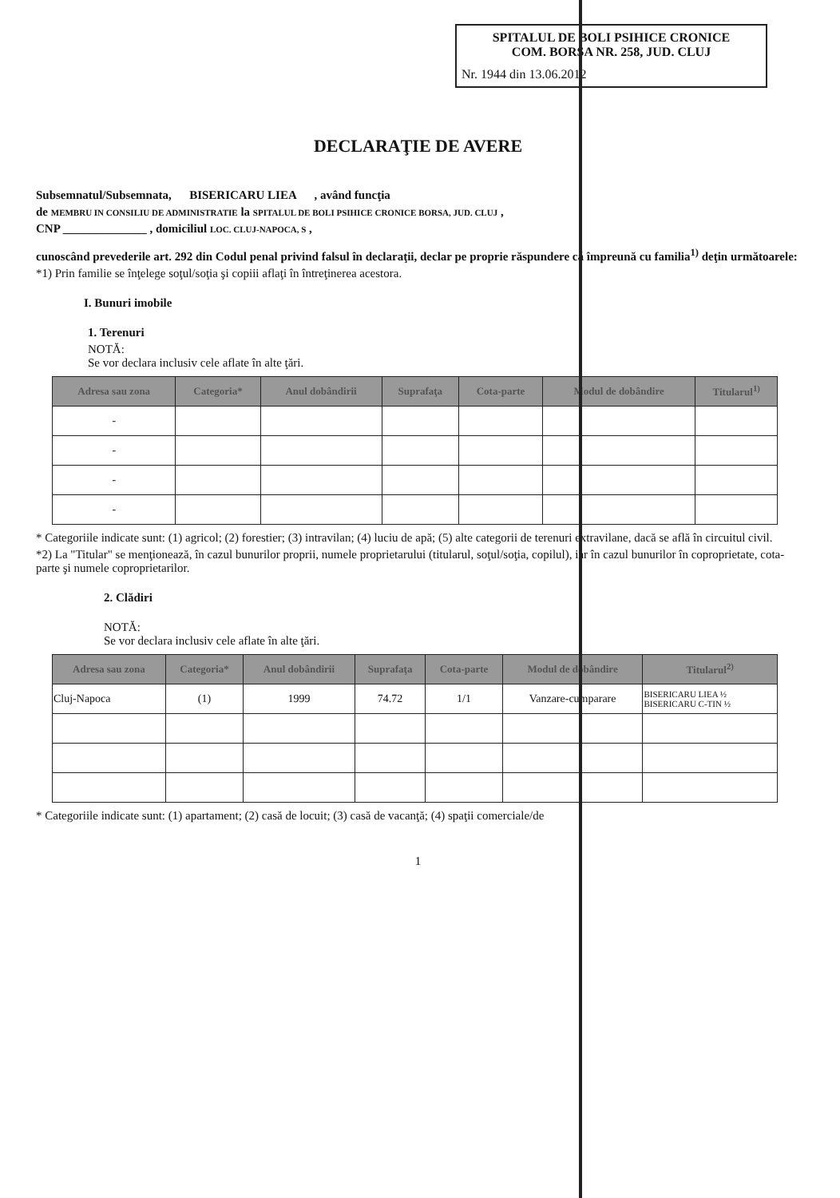SPITALUL DE BOLI PSIHICE CRONICE
COM. BORŞA NR. 258, JUD. CLUJ
Nr. 1944 din 13.06.2012
DECLARAŢIE DE AVERE
Subsemnatul/Subsemnata, BISERICARU LIEA , având funcţia
de MEMBRU IN CONSILIU DE ADMINISTRATIE la SPITALUL DE BOLI PSIHICE CRONICE BORSA, JUD. CLUJ ,
CNP ______________ , domiciliul LOC. CLUJ-NAPOCA, S ,
cunoscând prevederile art. 292 din Codul penal privind falsul în declaraţii, declar pe proprie răspundere că împreună cu familia<sup>1)</sup> deţin următoarele:
*1) Prin familie se înţelege soţul/soţia şi copiii aflaţi în întreţinerea acestora.
I. Bunuri imobile
1. Terenuri
NOTĂ:
Se vor declara inclusiv cele aflate în alte ţări.
| Adresa sau zona | Categoria* | Anul dobândirii | Suprafaţa | Cota-parte | Modul de dobândire | Titularul<sup>1)</sup> |
| --- | --- | --- | --- | --- | --- | --- |
| - | | | | | | |
| - | | | | | | |
| - | | | | | | |
| - | | | | | | |
* Categoriile indicate sunt: (1) agricol; (2) forestier; (3) intravilan; (4) luciu de apă; (5) alte categorii de terenuri extravilane, dacă se află în circuitul civil.
*2) La "Titular" se menţionează, în cazul bunurilor proprii, numele proprietarului (titularul, soţul/soţia, copilul), iar în cazul bunurilor în coproprietate, cota-parte şi numele coproprietarilor.
2. Clădiri
NOTĂ:
Se vor declara inclusiv cele aflate în alte ţări.
| Adresa sau zona | Categoria* | Anul dobândirii | Suprafaţa | Cota-parte | Modul de dobândire | Titularul<sup>2)</sup> |
| --- | --- | --- | --- | --- | --- | --- |
| Cluj-Napoca | (1) | 1999 | 74.72 | 1/1 | Vanzare-cumparare | BISERICARU LIEA ½ BISERICARU C-TIN ½ |
* Categoriile indicate sunt: (1) apartament; (2) casă de locuit; (3) casă de vacanţă; (4) spaţii comerciale/de
1